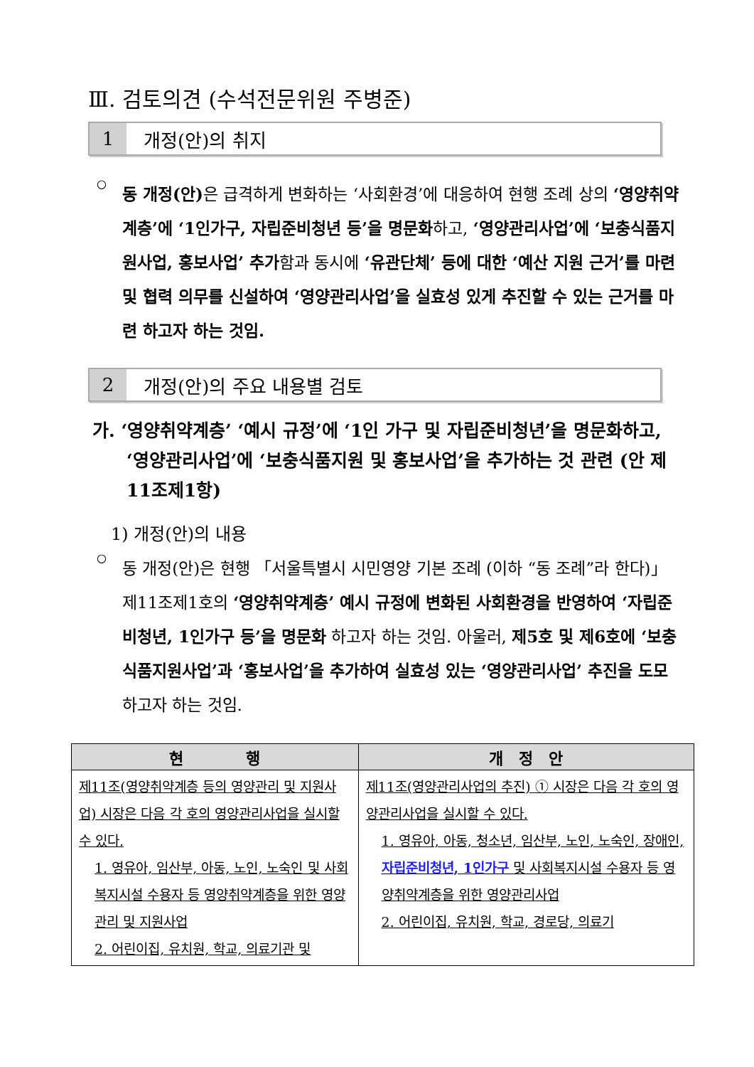Ⅲ. 검토의견 (수석전문위원 주병준)
1 개정(안)의 취지
○
동 개정(안) 은 급격하게 변화하는 ‘사회환경’에 대응하여 현행 조례 상의 ‘영양취약계층’에 ‘1인가구, 자립준비청년 등’을 명문화하고, ‘영양관리사업’에 ‘보충식품지원사업, 홍보사업’ 추가함과 동시에 ‘유관단체’ 등에 대한 ‘예산 지원 근거’를 마련 및 협력 의무를 신설하여 ‘영양관리사업’을 실효성 있게 추진할 수 있는 근거를 마련 하고자 하는 것임.
2 개정(안)의 주요 내용별 검토
가. ‘영양취약계층’ ‘예시 규정’에 ‘1인 가구 및 자립준비청년’을 명문화하고, ‘영양관리사업’에 ‘보충식품지원 및 홍보사업’을 추가하는 것 관련 (안 제11조제1항)
1) 개정(안)의 내용
○
동 개정(안)은 현행 「서울특별시 시민영양 기본 조례 (이하 “동 조례”라 한다)」 제11조제1호의 ‘영양취약계층’ 예시 규정에 변화된 사회환경을 반영하여 ‘자립준비청년, 1인가구 등’을 명문화 하고자 하는 것임. 아울러, 제5호 및 제6호에 ‘보충식품지원사업’과 ‘홍보사업’을 추가하여 실효성 있는 ‘영양관리사업’ 추진을 도모하고자 하는 것임.
| 현 행 | 개 정 안 |
| --- | --- |
| 제11조(영양취약계층 등의 영양관리 및 지원사업) 시장은 다음 각 호의 영양관리사업을 실시할 수 있다. 1. 영유아, 임산부, 아동, 노인, 노숙인 및 사회복지시설 수용자 등 영양취약계층을 위한 영양관리 및 지원사업 2. 어린이집, 유치원, 학교, 의료기관 및 | 제11조(영양관리사업의 추진) ① 시장은 다음 각 호의 영양관리사업을 실시할 수 있다. 1. 영유아, 아동, 청소년, 임산부, 노인, 노숙인, 장애인, 자립준비청년, 1인가구 및 사회복지시설 수용자 등 영양취약계층을 위한 영양관리사업 2. 어린이집, 유치원, 학교, 경로당, 의료기 |